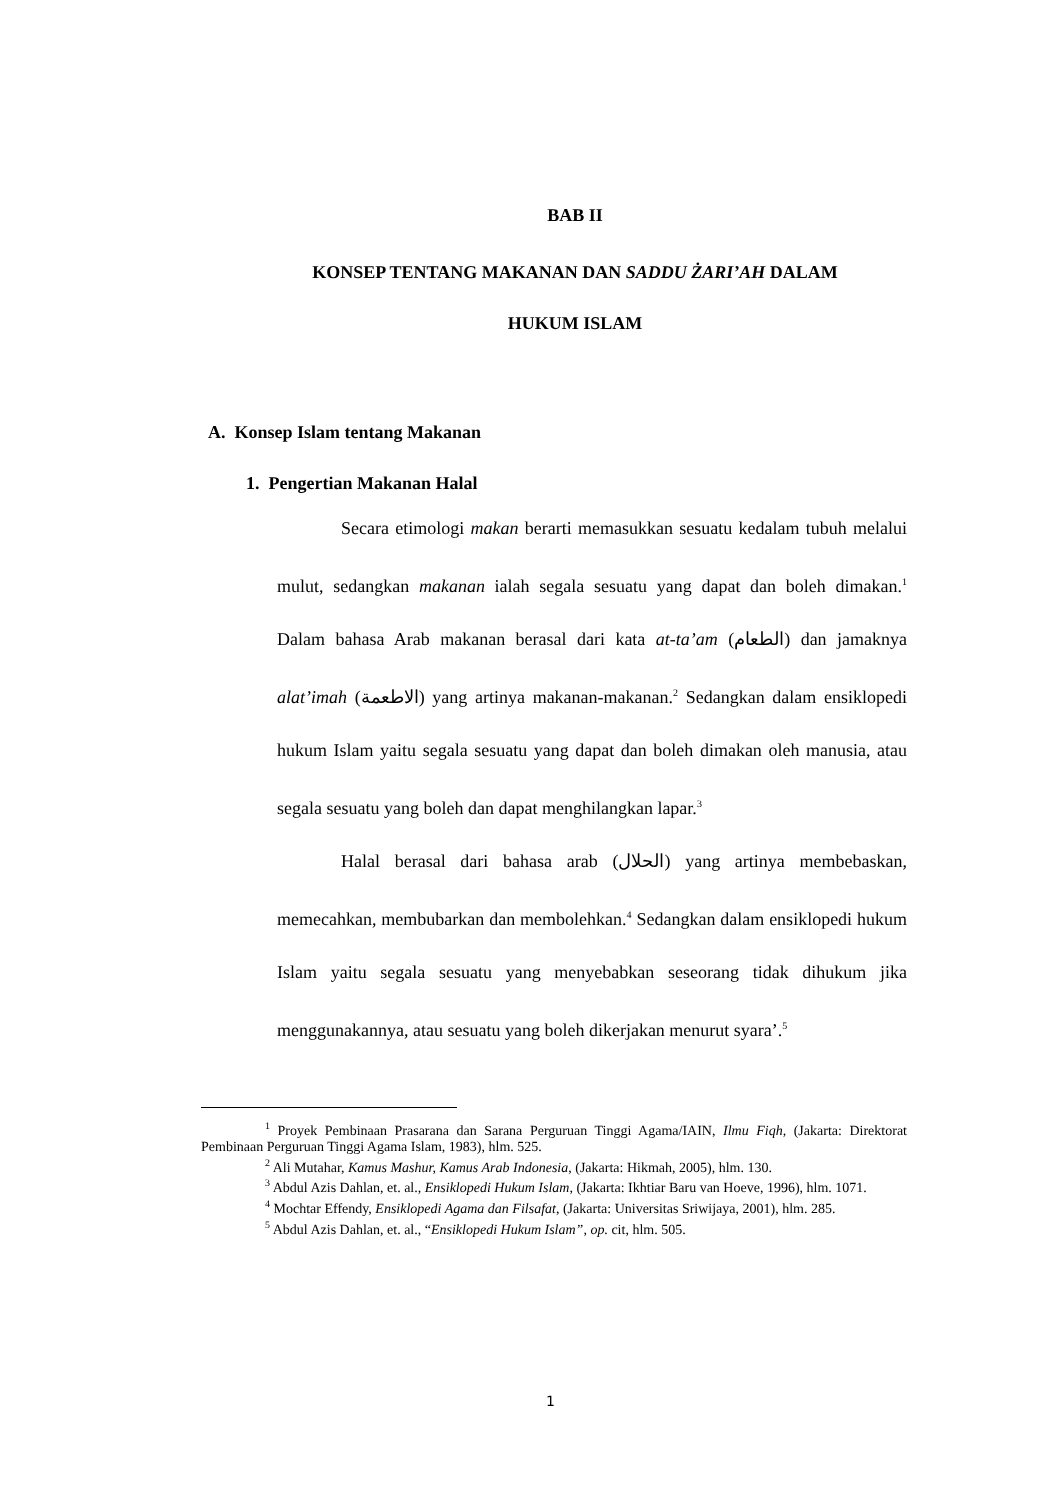BAB II
KONSEP TENTANG MAKANAN DAN SADDU ŻARI’AH DALAM
HUKUM ISLAM
A. Konsep Islam tentang Makanan
1. Pengertian Makanan Halal
Secara etimologi makan berarti memasukkan sesuatu kedalam tubuh melalui mulut, sedangkan makanan ialah segala sesuatu yang dapat dan boleh dimakan.<sup>1</sup> Dalam bahasa Arab makanan berasal dari kata at-ta’am (الطعام) dan jamaknya alat’imah (الاطعمة) yang artinya makanan-makanan.<sup>2</sup> Sedangkan dalam ensiklopedi hukum Islam yaitu segala sesuatu yang dapat dan boleh dimakan oleh manusia, atau segala sesuatu yang boleh dan dapat menghilangkan lapar.<sup>3</sup>
Halal berasal dari bahasa arab (الحلال) yang artinya membebaskan, memecahkan, membubarkan dan membolehkan.<sup>4</sup> Sedangkan dalam ensiklopedi hukum Islam yaitu segala sesuatu yang menyebabkan seseorang tidak dihukum jika menggunakannya, atau sesuatu yang boleh dikerjakan menurut syara’.<sup>5</sup>
<sup>1</sup> Proyek Pembinaan Prasarana dan Sarana Perguruan Tinggi Agama/IAIN, Ilmu Fiqh, (Jakarta: Direktorat Pembinaan Perguruan Tinggi Agama Islam, 1983), hlm. 525.
<sup>2</sup> Ali Mutahar, Kamus Mashur, Kamus Arab Indonesia, (Jakarta: Hikmah, 2005), hlm. 130.
<sup>3</sup> Abdul Azis Dahlan, et. al., Ensiklopedi Hukum Islam, (Jakarta: Ikhtiar Baru van Hoeve, 1996), hlm. 1071.
<sup>4</sup> Mochtar Effendy, Ensiklopedi Agama dan Filsafat, (Jakarta: Universitas Sriwijaya, 2001), hlm. 285.
<sup>5</sup> Abdul Azis Dahlan, et. al., “Ensiklopedi Hukum Islam”, op. cit, hlm. 505.
1